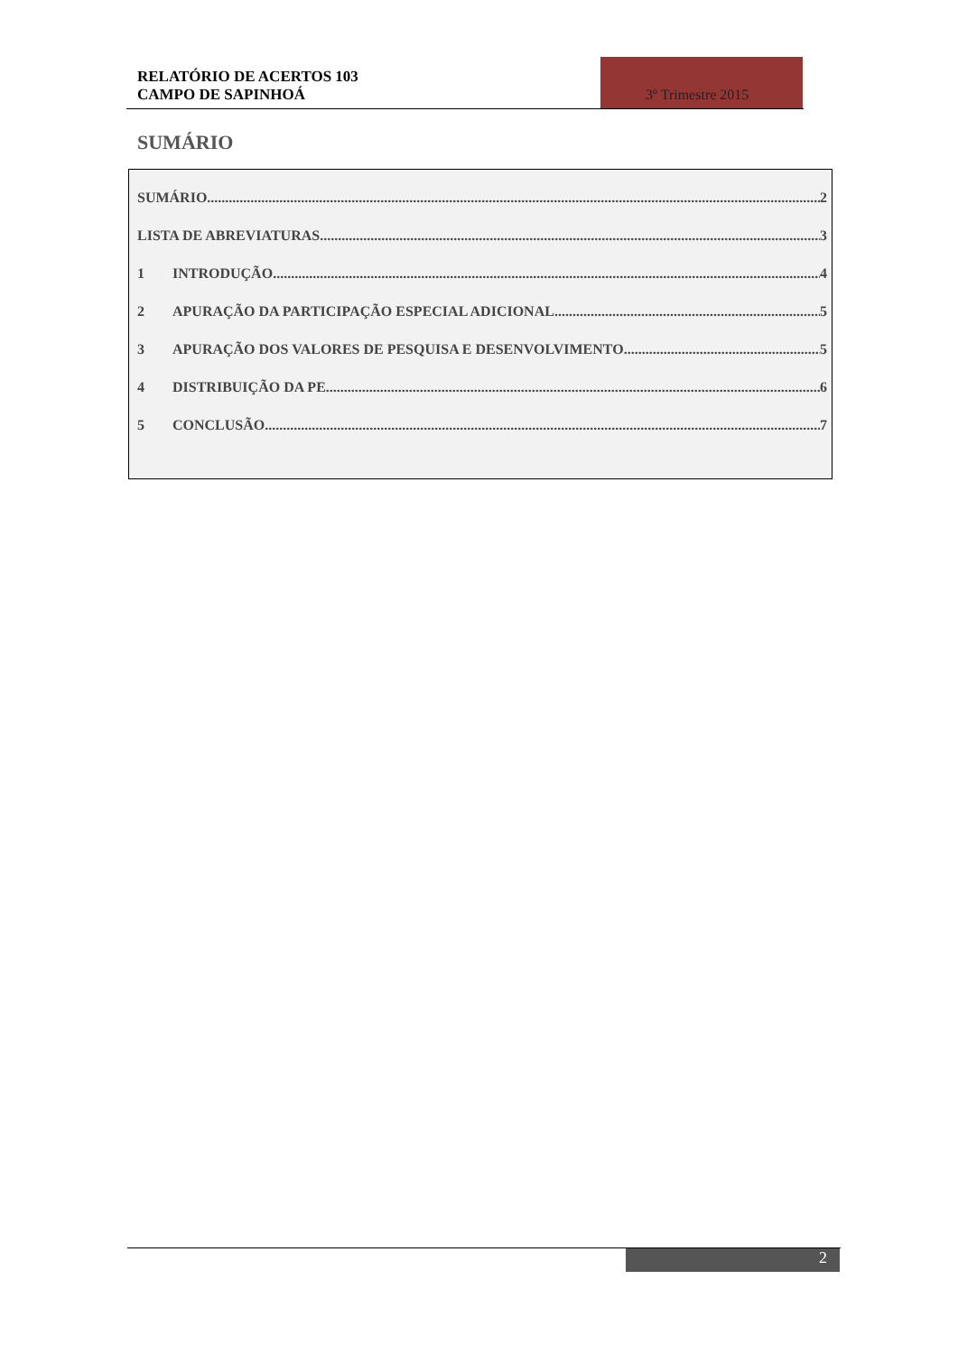RELATÓRIO DE ACERTOS 103
CAMPO DE SAPINHOÁ
3º Trimestre 2015
SUMÁRIO
SUMÁRIO 2
LISTA DE ABREVIATURAS 3
1 INTRODUÇÃO 4
2 APURAÇÃO DA PARTICIPAÇÃO ESPECIAL ADICIONAL 5
3 APURAÇÃO DOS VALORES DE PESQUISA E DESENVOLVIMENTO 5
4 DISTRIBUIÇÃO DA PE 6
5 CONCLUSÃO 7
2